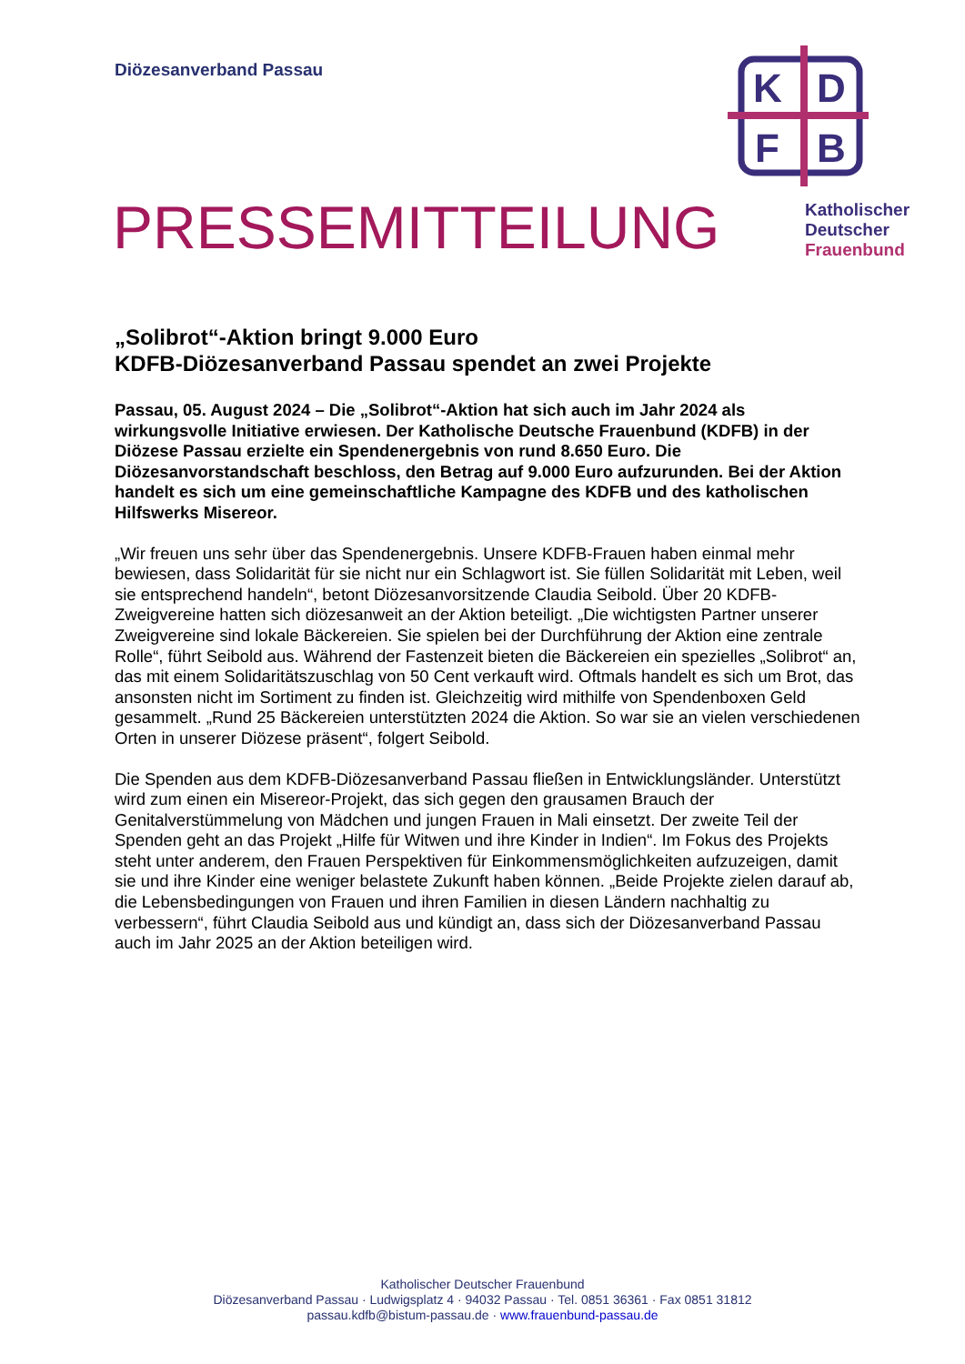Diözesanverband Passau
K
D
F
B
Katholischer
Deutscher
Frauenbund
PRESSEMITTEILUNG
„Solibrot“-Aktion bringt 9.000 Euro
KDFB-Diözesanverband Passau spendet an zwei Projekte
Passau, 05. August 2024 – Die „Solibrot“-Aktion hat sich auch im Jahr 2024 als wirkungsvolle Initiative erwiesen. Der Katholische Deutsche Frauenbund (KDFB) in der Diözese Passau erzielte ein Spendenergebnis von rund 8.650 Euro. Die Diözesanvorstandschaft beschloss, den Betrag auf 9.000 Euro aufzurunden. Bei der Aktion handelt es sich um eine gemeinschaftliche Kampagne des KDFB und des katholischen Hilfswerks Misereor.
„Wir freuen uns sehr über das Spendenergebnis. Unsere KDFB-Frauen haben einmal mehr bewiesen, dass Solidarität für sie nicht nur ein Schlagwort ist. Sie füllen Solidarität mit Leben, weil sie entsprechend handeln“, betont Diözesanvorsitzende Claudia Seibold. Über 20 KDFB-Zweigvereine hatten sich diözesanweit an der Aktion beteiligt. „Die wichtigsten Partner unserer Zweigvereine sind lokale Bäckereien. Sie spielen bei der Durchführung der Aktion eine zentrale Rolle“, führt Seibold aus. Während der Fastenzeit bieten die Bäckereien ein spezielles „Solibrot“ an, das mit einem Solidaritätszuschlag von 50 Cent verkauft wird. Oftmals handelt es sich um Brot, das ansonsten nicht im Sortiment zu finden ist. Gleichzeitig wird mithilfe von Spendenboxen Geld gesammelt. „Rund 25 Bäckereien unterstützten 2024 die Aktion. So war sie an vielen verschiedenen Orten in unserer Diözese präsent“, folgert Seibold.
Die Spenden aus dem KDFB-Diözesanverband Passau fließen in Entwicklungsländer. Unterstützt wird zum einen ein Misereor-Projekt, das sich gegen den grausamen Brauch der Genitalverstümmelung von Mädchen und jungen Frauen in Mali einsetzt. Der zweite Teil der Spenden geht an das Projekt „Hilfe für Witwen und ihre Kinder in Indien“. Im Fokus des Projekts steht unter anderem, den Frauen Perspektiven für Einkommensmöglichkeiten aufzuzeigen, damit sie und ihre Kinder eine weniger belastete Zukunft haben können. „Beide Projekte zielen darauf ab, die Lebensbedingungen von Frauen und ihren Familien in diesen Ländern nachhaltig zu verbessern“, führt Claudia Seibold aus und kündigt an, dass sich der Diözesanverband Passau auch im Jahr 2025 an der Aktion beteiligen wird.
Katholischer Deutscher Frauenbund
Diözesanverband Passau · Ludwigsplatz 4 · 94032 Passau · Tel. 0851 36361 · Fax 0851 31812
passau.kdfb@bistum-passau.de · www.frauenbund-passau.de